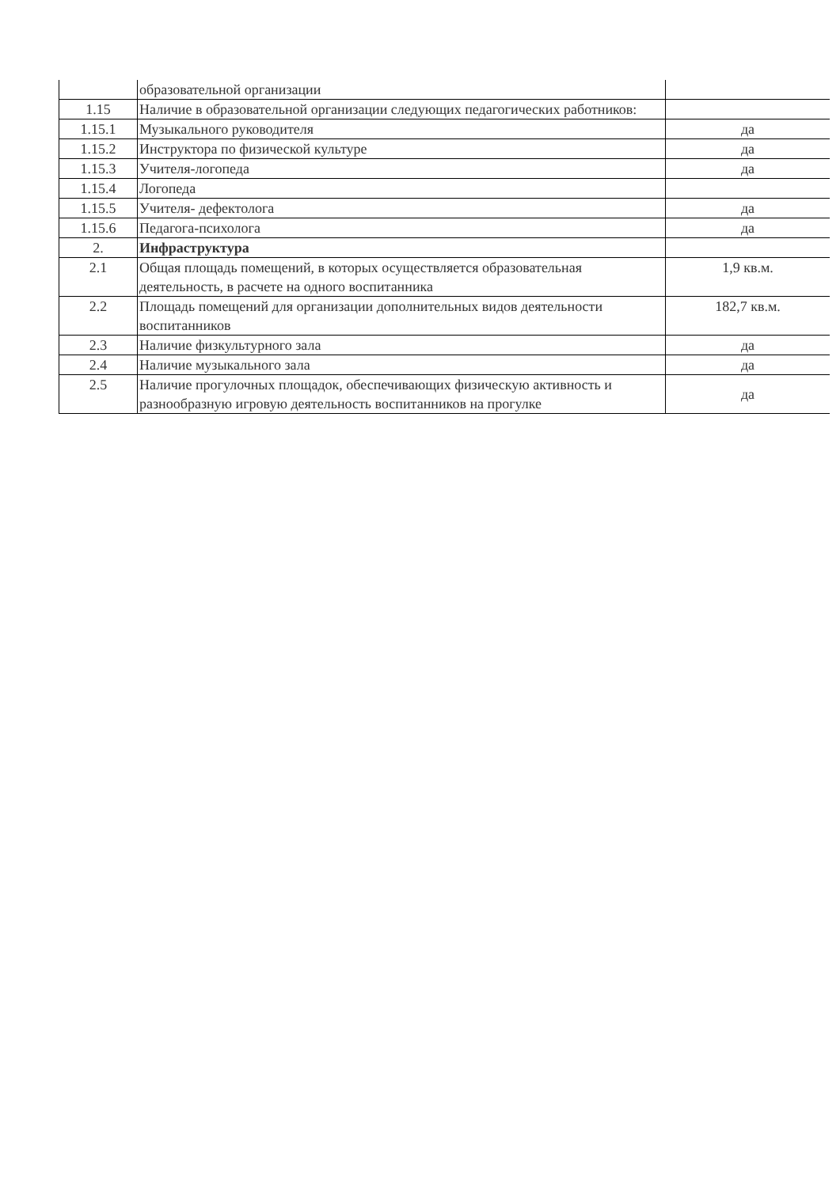| | образовательной организации | |
| 1.15 | Наличие в образовательной организации следующих педагогических работников: | |
| 1.15.1 | Музыкального руководителя | да |
| 1.15.2 | Инструктора по физической культуре | да |
| 1.15.3 | Учителя-логопеда | да |
| 1.15.4 | Логопеда | |
| 1.15.5 | Учителя- дефектолога | да |
| 1.15.6 | Педагога-психолога | да |
| 2. | Инфраструктура | |
| 2.1 | Общая площадь помещений, в которых осуществляется образовательная деятельность, в расчете на одного воспитанника | 1,9 кв.м. |
| 2.2 | Площадь помещений для организации дополнительных видов деятельности воспитанников | 182,7 кв.м. |
| 2.3 | Наличие физкультурного зала | да |
| 2.4 | Наличие музыкального зала | да |
| 2.5 | Наличие прогулочных площадок, обеспечивающих физическую активность и разнообразную игровую деятельность воспитанников на прогулке | да |